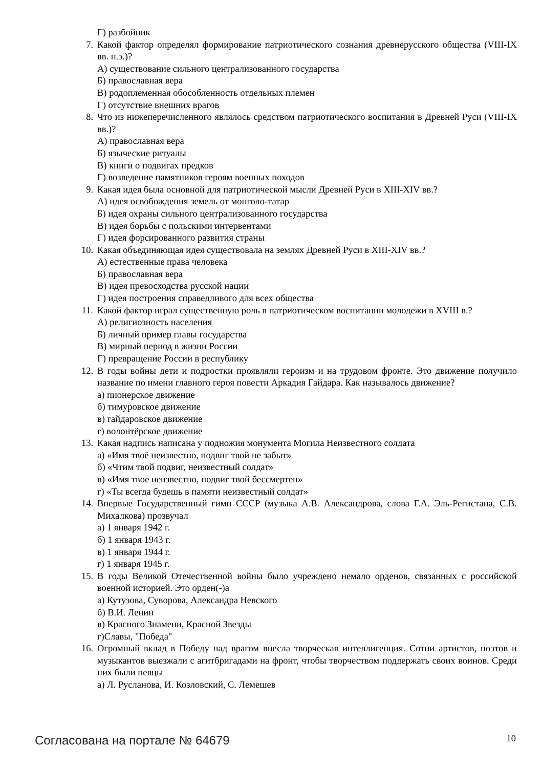Г) разбойник
7. Какой фактор определял формирование патриотического сознания древнерусского общества (VIII-IX вв. н.э.)?
А) существование сильного централизованного государства
Б) православная вера
В) родоплеменная обособленность отдельных племен
Г) отсутствие внешних врагов
8. Что из нижеперечисленного являлось средством патриотического воспитания в Древней Руси (VIII-IX вв.)?
А) православная вера
Б) языческие ритуалы
В) книги о подвигах предков
Г) возведение памятников героям военных походов
9. Какая идея была основной для патриотической мысли Древней Руси в XIII-XIV вв.?
А) идея освобождения земель от монголо-татар
Б) идея охраны сильного централизованного государства
В) идея борьбы с польскими интервентами
Г) идея форсированного развития страны
10. Какая объединяющая идея существовала на землях Древней Руси в XIII-XIV вв.?
А) естественные права человека
Б) православная вера
В) идея превосходства русской нации
Г) идея построения справедливого для всех общества
11. Какой фактор играл существенную роль в патриотическом воспитании молодежи в XVIII в.?
А) религиозность населения
Б) личный пример главы государства
В) мирный период в жизни России
Г) превращение России в республику
12. В годы войны дети и подростки проявляли героизм и на трудовом фронте. Это движение получило название по имени главного героя повести Аркадия Гайдара. Как называлось движение?
а) пионерское движение
б) тимуровское движение
в) гайдаровское движение
г) волонтёрское движение
13. Какая надпись написана у подножия монумента Могила Неизвестного солдата
а) «Имя твоё неизвестно, подвиг твой не забыт»
б) «Чтим твой подвиг, неизвестный солдат»
в) «Имя твое неизвестно, подвиг твой бессмертен»
г) «Ты всегда будешь в памяти неизвестный солдат»
14. Впервые Государственный гимн СССР (музыка А.В. Александрова, слова Г.А. Эль-Регистана, С.В. Михалкова) прозвучал
а) 1 января 1942 г.
б) 1 января 1943 г.
в) 1 января 1944 г.
г) 1 января 1945 г.
15. В годы Великой Отечественной войны было учреждено немало орденов, связанных с российской военной историей. Это орден(-)а
а) Кутузова, Суворова, Александра Невского
б) В.И. Ленин
в) Красного Знамени, Красной Звезды
г)Славы, "Победа"
16. Огромный вклад в Победу над врагом внесла творческая интеллигенция. Сотни артистов, поэтов и музыкантов выезжали с агитбригадами на фронт, чтобы творчеством поддержать своих воинов. Среди них были певцы
а) Л. Русланова, И. Козловский, С. Лемешев
Согласована на портале № 64679 10